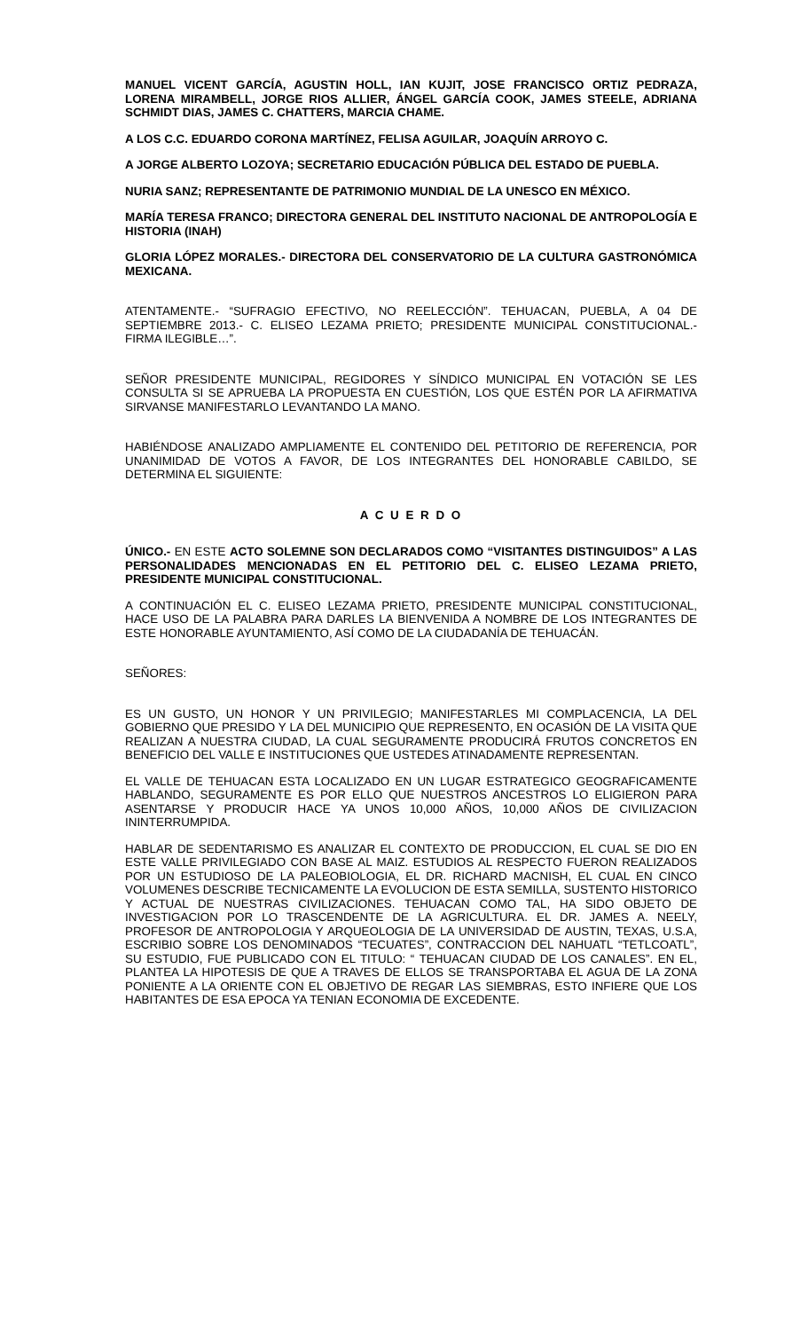MANUEL VICENT GARCÍA, AGUSTIN HOLL, IAN KUJIT, JOSE FRANCISCO ORTIZ PEDRAZA, LORENA MIRAMBELL, JORGE RIOS ALLIER, ÁNGEL GARCÍA COOK, JAMES STEELE, ADRIANA SCHMIDT DIAS, JAMES C. CHATTERS, MARCIA CHAME.
A LOS C.C. EDUARDO CORONA MARTÍNEZ, FELISA AGUILAR, JOAQUÍN ARROYO C.
A JORGE ALBERTO LOZOYA; SECRETARIO EDUCACIÓN PÚBLICA DEL ESTADO DE PUEBLA.
NURIA SANZ; REPRESENTANTE DE PATRIMONIO MUNDIAL DE LA UNESCO EN MÉXICO.
MARÍA TERESA FRANCO; DIRECTORA GENERAL DEL INSTITUTO NACIONAL DE ANTROPOLOGÍA E HISTORIA (INAH)
GLORIA LÓPEZ MORALES.- DIRECTORA DEL CONSERVATORIO DE LA CULTURA GASTRONÓMICA MEXICANA.
ATENTAMENTE.- “SUFRAGIO EFECTIVO, NO REELECCIÓN”. TEHUACAN, PUEBLA, A 04 DE SEPTIEMBRE 2013.- C. ELISEO LEZAMA PRIETO; PRESIDENTE MUNICIPAL CONSTITUCIONAL.- FIRMA ILEGIBLE…”.
SEÑOR PRESIDENTE MUNICIPAL, REGIDORES Y SÍNDICO MUNICIPAL EN VOTACIÓN SE LES CONSULTA SI SE APRUEBA LA PROPUESTA EN CUESTIÓN, LOS QUE ESTÉN POR LA AFIRMATIVA SIRVANSE MANIFESTARLO LEVANTANDO LA MANO.
HABIÉNDOSE ANALIZADO AMPLIAMENTE EL CONTENIDO DEL PETITORIO DE REFERENCIA, POR UNANIMIDAD DE VOTOS A FAVOR, DE LOS INTEGRANTES DEL HONORABLE CABILDO, SE DETERMINA EL SIGUIENTE:
A C U E R D O
ÚNICO.- EN ESTE ACTO SOLEMNE SON DECLARADOS COMO “VISITANTES DISTINGUIDOS” A LAS PERSONALIDADES MENCIONADAS EN EL PETITORIO DEL C. ELISEO LEZAMA PRIETO, PRESIDENTE MUNICIPAL CONSTITUCIONAL.
A CONTINUACIÓN EL C. ELISEO LEZAMA PRIETO, PRESIDENTE MUNICIPAL CONSTITUCIONAL, HACE USO DE LA PALABRA PARA DARLES LA BIENVENIDA A NOMBRE DE LOS INTEGRANTES DE ESTE HONORABLE AYUNTAMIENTO, ASÍ COMO DE LA CIUDADANÍA DE TEHUACÁN.
SEÑORES:
ES UN GUSTO, UN HONOR Y UN PRIVILEGIO; MANIFESTARLES MI COMPLACENCIA, LA DEL GOBIERNO QUE PRESIDO Y LA DEL MUNICIPIO QUE REPRESENTO, EN OCASIÓN DE LA VISITA QUE REALIZAN A NUESTRA CIUDAD, LA CUAL SEGURAMENTE PRODUCIRÁ FRUTOS CONCRETOS EN BENEFICIO DEL VALLE E INSTITUCIONES QUE USTEDES ATINADAMENTE REPRESENTAN.
EL VALLE DE TEHUACAN ESTA LOCALIZADO EN UN LUGAR ESTRATEGICO GEOGRAFICAMENTE HABLANDO, SEGURAMENTE ES POR ELLO QUE NUESTROS ANCESTROS LO ELIGIERON PARA ASENTARSE Y PRODUCIR HACE YA UNOS 10,000 AÑOS, 10,000 AÑOS DE CIVILIZACION ININTERRUMPIDA.
HABLAR DE SEDENTARISMO ES ANALIZAR EL CONTEXTO DE PRODUCCION, EL CUAL SE DIO EN ESTE VALLE PRIVILEGIADO CON BASE AL MAIZ. ESTUDIOS AL RESPECTO FUERON REALIZADOS POR UN ESTUDIOSO DE LA PALEOBIOLOGIA, EL DR. RICHARD MACNISH, EL CUAL EN CINCO VOLUMENES DESCRIBE TECNICAMENTE LA EVOLUCION DE ESTA SEMILLA, SUSTENTO HISTORICO Y ACTUAL DE NUESTRAS CIVILIZACIONES. TEHUACAN COMO TAL, HA SIDO OBJETO DE INVESTIGACION POR LO TRASCENDENTE DE LA AGRICULTURA. EL DR. JAMES A. NEELY, PROFESOR DE ANTROPOLOGIA Y ARQUEOLOGIA DE LA UNIVERSIDAD DE AUSTIN, TEXAS, U.S.A, ESCRIBIO SOBRE LOS DENOMINADOS “TECUATES”, CONTRACCION DEL NAHUATL “TETLCOATL”, SU ESTUDIO, FUE PUBLICADO CON EL TITULO: “ TEHUACAN CIUDAD DE LOS CANALES”. EN EL, PLANTEA LA HIPOTESIS DE QUE A TRAVES DE ELLOS SE TRANSPORTABA EL AGUA DE LA ZONA PONIENTE A LA ORIENTE CON EL OBJETIVO DE REGAR LAS SIEMBRAS, ESTO INFIERE QUE LOS HABITANTES DE ESA EPOCA YA TENIAN ECONOMIA DE EXCEDENTE.